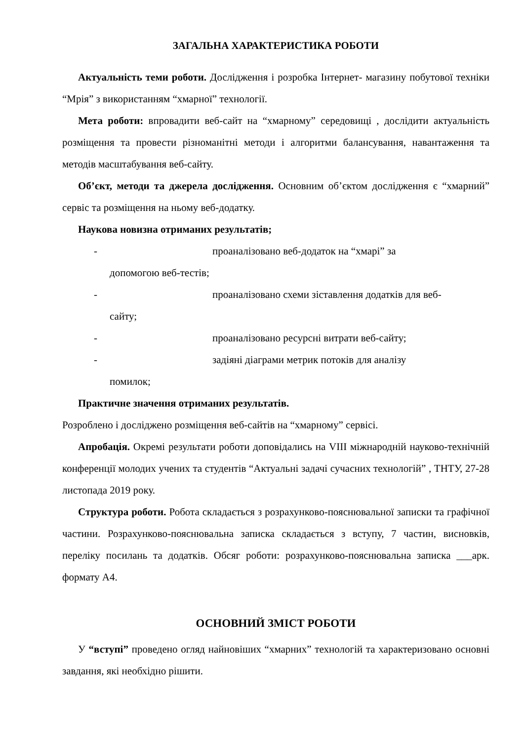ЗАГАЛЬНА ХАРАКТЕРИСТИКА РОБОТИ
Актуальність теми роботи. Дослідження і розробка Інтернет- магазину побутової техніки “Мрія” з використанням “хмарної” технології.
Мета роботи: впровадити веб-сайт на “хмарному” середовищі , дослідити актуальність розміщення та провести різноманітні методи і алгоритми балансування, навантаження та методів масштабування веб-сайту.
Об’єкт, методи та джерела дослідження. Основним об’єктом дослідження є “хмарний” сервіс та розміщення на ньому веб-додатку.
Наукова новизна отриманих результатів;
- проаналізовано веб-додаток на “хмарі” за
допомогою веб-тестів;
- проаналізовано схеми зіставлення додатків для веб-
сайту;
- проаналізовано ресурсні витрати веб-сайту;
- задіяні діаграми метрик потоків для аналізу
помилок;
Практичне значення отриманих результатів.
Розроблено і досліджено розміщення веб-сайтів на “хмарному” сервісі.
Апробація. Окремі результати роботи доповідались на VIII міжнародній науково-технічній конференції молодих учених та студентів “Актуальні задачі сучасних технологій” , ТНТУ, 27-28 листопада 2019 року.
Структура роботи. Робота складається з розрахунково-пояснювальної записки та графічної частини. Розрахунково-пояснювальна записка складається з вступу, 7 частин, висновків, переліку посилань та додатків. Обсяг роботи: розрахунково-пояснювальна записка ___арк. формату А4.
ОСНОВНИЙ ЗМІСТ РОБОТИ
У “вступі” проведено огляд найновіших “хмарних” технологій та характеризовано основні завдання, які необхідно рішити.